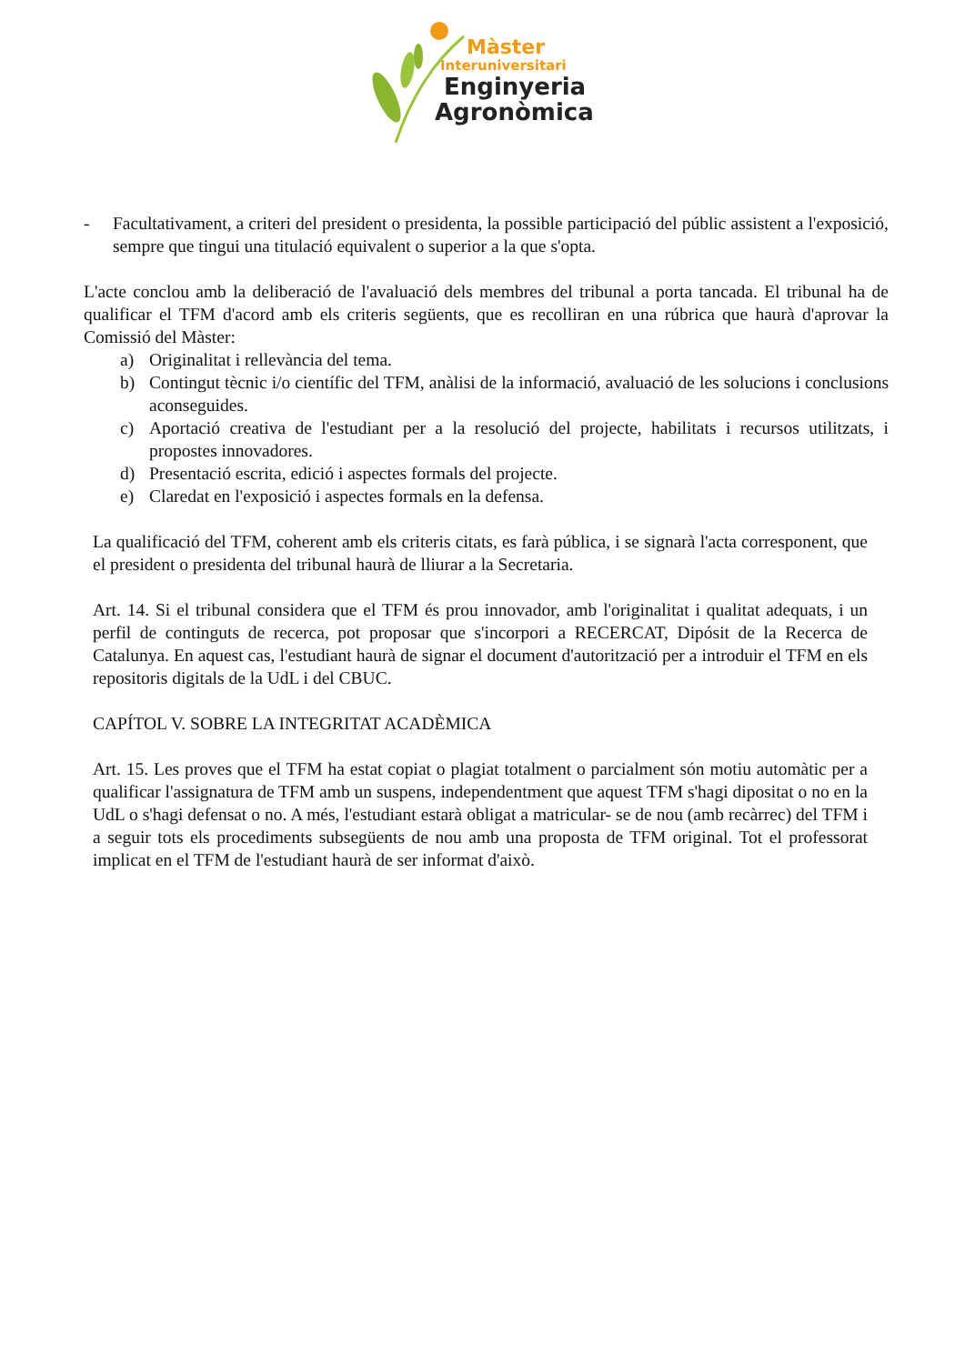Màster
Interuniversitari
Enginyeria
Agronòmica
- Facultativament, a criteri del president o presidenta, la possible participació del públic assistent a l'exposició, sempre que tingui una titulació equivalent o superior a la que s'opta.
L'acte conclou amb la deliberació de l'avaluació dels membres del tribunal a porta tancada. El tribunal ha de qualificar el TFM d'acord amb els criteris següents, que es recolliran en una rúbrica que haurà d'aprovar la Comissió del Màster:
a) Originalitat i rellevància del tema.
b) Contingut tècnic i/o científic del TFM, anàlisi de la informació, avaluació de les solucions i conclusions aconseguides.
c) Aportació creativa de l'estudiant per a la resolució del projecte, habilitats i recursos utilitzats, i propostes innovadores.
d) Presentació escrita, edició i aspectes formals del projecte.
e) Claredat en l'exposició i aspectes formals en la defensa.
La qualificació del TFM, coherent amb els criteris citats, es farà pública, i se signarà l'acta corresponent, que el president o presidenta del tribunal haurà de lliurar a la Secretaria.
Art. 14. Si el tribunal considera que el TFM és prou innovador, amb l'originalitat i qualitat adequats, i un perfil de continguts de recerca, pot proposar que s'incorpori a RECERCAT, Dipósit de la Recerca de Catalunya. En aquest cas, l'estudiant haurà de signar el document d'autorització per a introduir el TFM en els repositoris digitals de la UdL i del CBUC.
CAPÍTOL V. SOBRE LA INTEGRITAT ACADÈMICA
Art. 15. Les proves que el TFM ha estat copiat o plagiat totalment o parcialment són motiu automàtic per a qualificar l'assignatura de TFM amb un suspens, independentment que aquest TFM s'hagi dipositat o no en la UdL o s'hagi defensat o no. A més, l'estudiant estarà obligat a matricular- se de nou (amb recàrrec) del TFM i a seguir tots els procediments subsegüents de nou amb una proposta de TFM original. Tot el professorat implicat en el TFM de l'estudiant haurà de ser informat d'això.